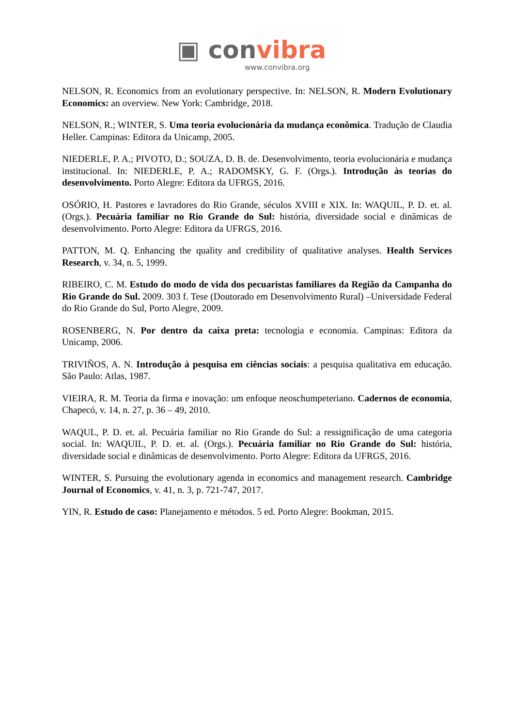▣ con vibra
www.convibra.org
NELSON, R. Economics from an evolutionary perspective. In: NELSON, R. Modern Evolutionary Economics: an overview. New York: Cambridge, 2018.
NELSON, R.; WINTER, S. Uma teoria evolucionária da mudança econômica. Tradução de Claudia Heller. Campinas: Editora da Unicamp, 2005.
NIEDERLE, P. A.; PIVOTO, D.; SOUZA, D. B. de. Desenvolvimento, teoria evolucionária e mudança institucional. In: NIEDERLE, P. A.; RADOMSKY, G. F. (Orgs.). Introdução às teorias do desenvolvimento. Porto Alegre: Editora da UFRGS, 2016.
OSÓRIO, H. Pastores e lavradores do Rio Grande, séculos XVIII e XIX. In: WAQUIL, P. D. et. al. (Orgs.). Pecuária familiar no Rio Grande do Sul: história, diversidade social e dinâmicas de desenvolvimento. Porto Alegre: Editora da UFRGS, 2016.
PATTON, M. Q. Enhancing the quality and credibility of qualitative analyses. Health Services Research, v. 34, n. 5, 1999.
RIBEIRO, C. M. Estudo do modo de vida dos pecuaristas familiares da Região da Campanha do Rio Grande do Sul. 2009. 303 f. Tese (Doutorado em Desenvolvimento Rural) –Universidade Federal do Rio Grande do Sul, Porto Alegre, 2009.
ROSENBERG, N. Por dentro da caixa preta: tecnologia e economia. Campinas: Editora da Unicamp, 2006.
TRIVIÑOS, A. N. Introdução à pesquisa em ciências sociais: a pesquisa qualitativa em educação. São Paulo: Atlas, 1987.
VIEIRA, R. M. Teoria da firma e inovação: um enfoque neoschumpeteriano. Cadernos de economia, Chapecó, v. 14, n. 27, p. 36 – 49, 2010.
WAQUL, P. D. et. al. Pecuária familiar no Rio Grande do Sul: a ressignificação de uma categoria social. In: WAQUIL, P. D. et. al. (Orgs.). Pecuária familiar no Rio Grande do Sul: história, diversidade social e dinâmicas de desenvolvimento. Porto Alegre: Editora da UFRGS, 2016.
WINTER, S. Pursuing the evolutionary agenda in economics and management research. Cambridge Journal of Economics, v. 41, n. 3, p. 721-747, 2017.
YIN, R. Estudo de caso: Planejamento e métodos. 5 ed. Porto Alegre: Bookman, 2015.